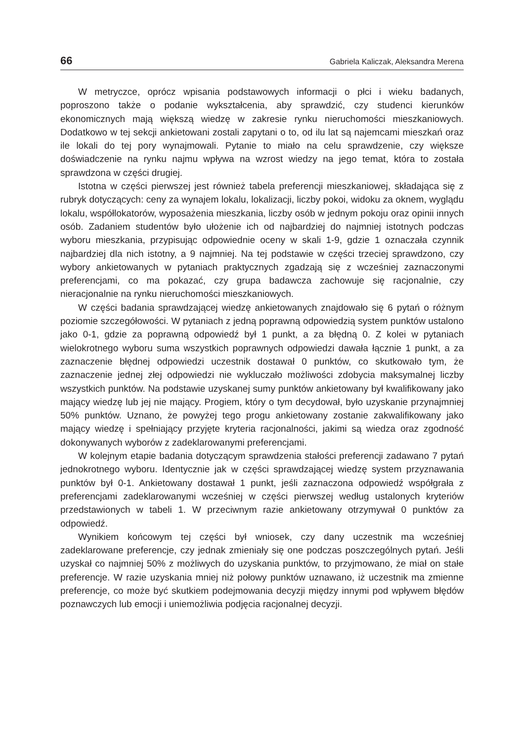66 Gabriela Kaliczak, Aleksandra Merena
W metryczce, oprócz wpisania podstawowych informacji o płci i wieku badanych, poproszono także o podanie wykształcenia, aby sprawdzić, czy studenci kierunków ekonomicznych mają większą wiedzę w zakresie rynku nieruchomości mieszkaniowych. Dodatkowo w tej sekcji ankietowani zostali zapytani o to, od ilu lat są najemcami mieszkań oraz ile lokali do tej pory wynajmowali. Pytanie to miało na celu sprawdzenie, czy większe doświadczenie na rynku najmu wpływa na wzrost wiedzy na jego temat, która to została sprawdzona w części drugiej.
Istotna w części pierwszej jest również tabela preferencji mieszkaniowej, składająca się z rubryk dotyczących: ceny za wynajem lokalu, lokalizacji, liczby pokoi, widoku za oknem, wyglądu lokalu, współlokatorów, wyposażenia mieszkania, liczby osób w jednym pokoju oraz opinii innych osób. Zadaniem studentów było ułożenie ich od najbardziej do najmniej istotnych podczas wyboru mieszkania, przypisując odpowiednie oceny w skali 1-9, gdzie 1 oznaczała czynnik najbardziej dla nich istotny, a 9 najmniej. Na tej podstawie w części trzeciej sprawdzono, czy wybory ankietowanych w pytaniach praktycznych zgadzają się z wcześniej zaznaczonymi preferencjami, co ma pokazać, czy grupa badawcza zachowuje się racjonalnie, czy nieracjonalnie na rynku nieruchomości mieszkaniowych.
W części badania sprawdzającej wiedzę ankietowanych znajdowało się 6 pytań o różnym poziomie szczegółowości. W pytaniach z jedną poprawną odpowiedzią system punktów ustalono jako 0-1, gdzie za poprawną odpowiedź był 1 punkt, a za błędną 0. Z kolei w pytaniach wielokrotnego wyboru suma wszystkich poprawnych odpowiedzi dawała łącznie 1 punkt, a za zaznaczenie błędnej odpowiedzi uczestnik dostawał 0 punktów, co skutkowało tym, że zaznaczenie jednej złej odpowiedzi nie wykluczało możliwości zdobycia maksymalnej liczby wszystkich punktów. Na podstawie uzyskanej sumy punktów ankietowany był kwalifikowany jako mający wiedzę lub jej nie mający. Progiem, który o tym decydował, było uzyskanie przynajmniej 50% punktów. Uznano, że powyżej tego progu ankietowany zostanie zakwalifikowany jako mający wiedzę i spełniający przyjęte kryteria racjonalności, jakimi są wiedza oraz zgodność dokonywanych wyborów z zadeklarowanymi preferencjami.
W kolejnym etapie badania dotyczącym sprawdzenia stałości preferencji zadawano 7 pytań jednokrotnego wyboru. Identycznie jak w części sprawdzającej wiedzę system przyznawania punktów był 0-1. Ankietowany dostawał 1 punkt, jeśli zaznaczona odpowiedź współgrała z preferencjami zadeklarowanymi wcześniej w części pierwszej według ustalonych kryteriów przedstawionych w tabeli 1. W przeciwnym razie ankietowany otrzymywał 0 punktów za odpowiedź.
Wynikiem końcowym tej części był wniosek, czy dany uczestnik ma wcześniej zadeklarowane preferencje, czy jednak zmieniały się one podczas poszczególnych pytań. Jeśli uzyskał co najmniej 50% z możliwych do uzyskania punktów, to przyjmowano, że miał on stałe preferencje. W razie uzyskania mniej niż połowy punktów uznawano, iż uczestnik ma zmienne preferencje, co może być skutkiem podejmowania decyzji między innymi pod wpływem błędów poznawczych lub emocji i uniemożliwia podjęcia racjonalnej decyzji.